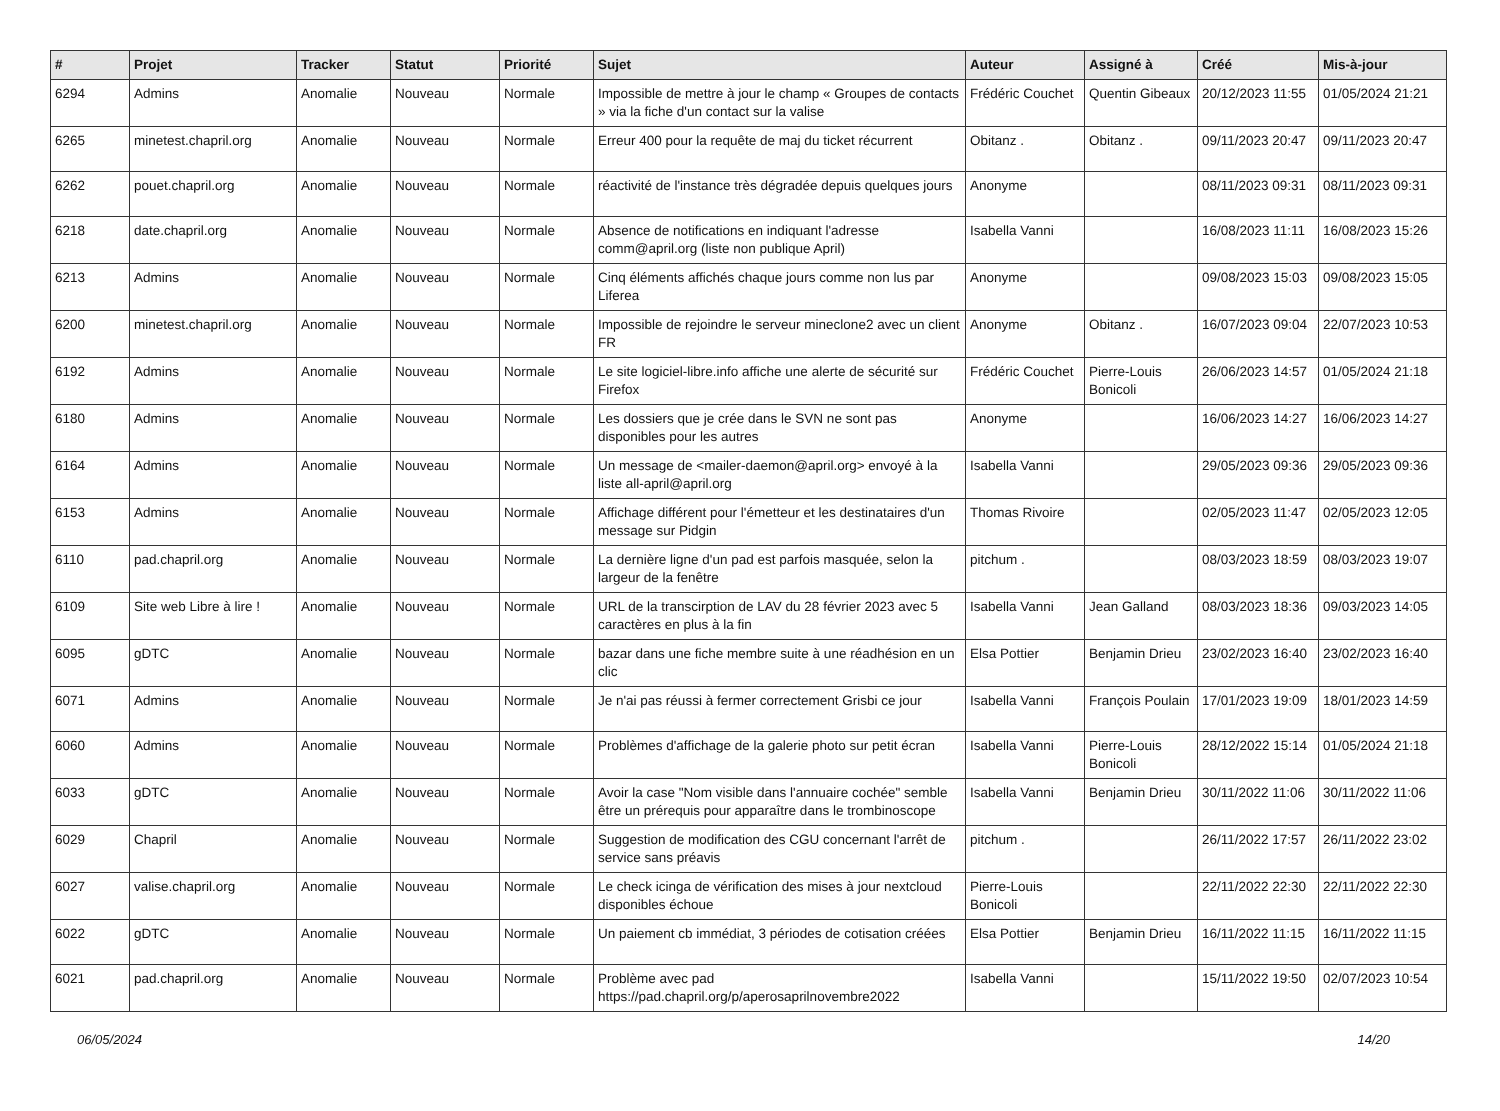| # | Projet | Tracker | Statut | Priorité | Sujet | Auteur | Assigné à | Créé | Mis-à-jour |
| --- | --- | --- | --- | --- | --- | --- | --- | --- | --- |
| 6294 | Admins | Anomalie | Nouveau | Normale | Impossible de mettre à jour le champ « Groupes de contacts » via la fiche d'un contact sur la valise | Frédéric Couchet | Quentin Gibeaux | 20/12/2023 11:55 | 01/05/2024 21:21 |
| 6265 | minetest.chapril.org | Anomalie | Nouveau | Normale | Erreur 400 pour la requête de maj du ticket récurrent | Obitanz . | Obitanz . | 09/11/2023 20:47 | 09/11/2023 20:47 |
| 6262 | pouet.chapril.org | Anomalie | Nouveau | Normale | réactivité de l'instance très dégradée depuis quelques jours | Anonyme | | 08/11/2023 09:31 | 08/11/2023 09:31 |
| 6218 | date.chapril.org | Anomalie | Nouveau | Normale | Absence de notifications en indiquant l'adresse comm@april.org (liste non publique April) | Isabella Vanni | | 16/08/2023 11:11 | 16/08/2023 15:26 |
| 6213 | Admins | Anomalie | Nouveau | Normale | Cinq éléments affichés chaque jours comme non lus par Liferea | Anonyme | | 09/08/2023 15:03 | 09/08/2023 15:05 |
| 6200 | minetest.chapril.org | Anomalie | Nouveau | Normale | Impossible de rejoindre le serveur mineclone2 avec un client FR | Anonyme | Obitanz . | 16/07/2023 09:04 | 22/07/2023 10:53 |
| 6192 | Admins | Anomalie | Nouveau | Normale | Le site logiciel-libre.info affiche une alerte de sécurité sur Firefox | Frédéric Couchet | Pierre-Louis Bonicoli | 26/06/2023 14:57 | 01/05/2024 21:18 |
| 6180 | Admins | Anomalie | Nouveau | Normale | Les dossiers que je crée dans le SVN ne sont pas disponibles pour les autres | Anonyme | | 16/06/2023 14:27 | 16/06/2023 14:27 |
| 6164 | Admins | Anomalie | Nouveau | Normale | Un message de <mailer-daemon@april.org> envoyé à la liste all-april@april.org | Isabella Vanni | | 29/05/2023 09:36 | 29/05/2023 09:36 |
| 6153 | Admins | Anomalie | Nouveau | Normale | Affichage différent pour l'émetteur et les destinataires d'un message sur Pidgin | Thomas Rivoire | | 02/05/2023 11:47 | 02/05/2023 12:05 |
| 6110 | pad.chapril.org | Anomalie | Nouveau | Normale | La dernière ligne d'un pad est parfois masquée, selon la largeur de la fenêtre | pitchum . | | 08/03/2023 18:59 | 08/03/2023 19:07 |
| 6109 | Site web Libre à lire ! | Anomalie | Nouveau | Normale | URL de la transcirption de LAV du 28 février 2023 avec 5 caractères en plus à la fin | Isabella Vanni | Jean Galland | 08/03/2023 18:36 | 09/03/2023 14:05 |
| 6095 | gDTC | Anomalie | Nouveau | Normale | bazar dans une fiche membre suite à une réadhésion en un clic | Elsa Pottier | Benjamin Drieu | 23/02/2023 16:40 | 23/02/2023 16:40 |
| 6071 | Admins | Anomalie | Nouveau | Normale | Je n'ai pas réussi à fermer correctement Grisbi ce jour | Isabella Vanni | François Poulain | 17/01/2023 19:09 | 18/01/2023 14:59 |
| 6060 | Admins | Anomalie | Nouveau | Normale | Problèmes d'affichage de la galerie photo sur petit écran | Isabella Vanni | Pierre-Louis Bonicoli | 28/12/2022 15:14 | 01/05/2024 21:18 |
| 6033 | gDTC | Anomalie | Nouveau | Normale | Avoir la case "Nom visible dans l'annuaire cochée" semble être un prérequis pour apparaître dans le trombinoscope | Isabella Vanni | Benjamin Drieu | 30/11/2022 11:06 | 30/11/2022 11:06 |
| 6029 | Chapril | Anomalie | Nouveau | Normale | Suggestion de modification des CGU concernant l'arrêt de service sans préavis | pitchum . | | 26/11/2022 17:57 | 26/11/2022 23:02 |
| 6027 | valise.chapril.org | Anomalie | Nouveau | Normale | Le check icinga de vérification des mises à jour nextcloud disponibles échoue | Pierre-Louis Bonicoli | | 22/11/2022 22:30 | 22/11/2022 22:30 |
| 6022 | gDTC | Anomalie | Nouveau | Normale | Un paiement cb immédiat, 3 périodes de cotisation créées | Elsa Pottier | Benjamin Drieu | 16/11/2022 11:15 | 16/11/2022 11:15 |
| 6021 | pad.chapril.org | Anomalie | Nouveau | Normale | Problème avec pad https://pad.chapril.org/p/aperosaprilnovembre2022 | Isabella Vanni | | 15/11/2022 19:50 | 02/07/2023 10:54 |
06/05/2024 14/20